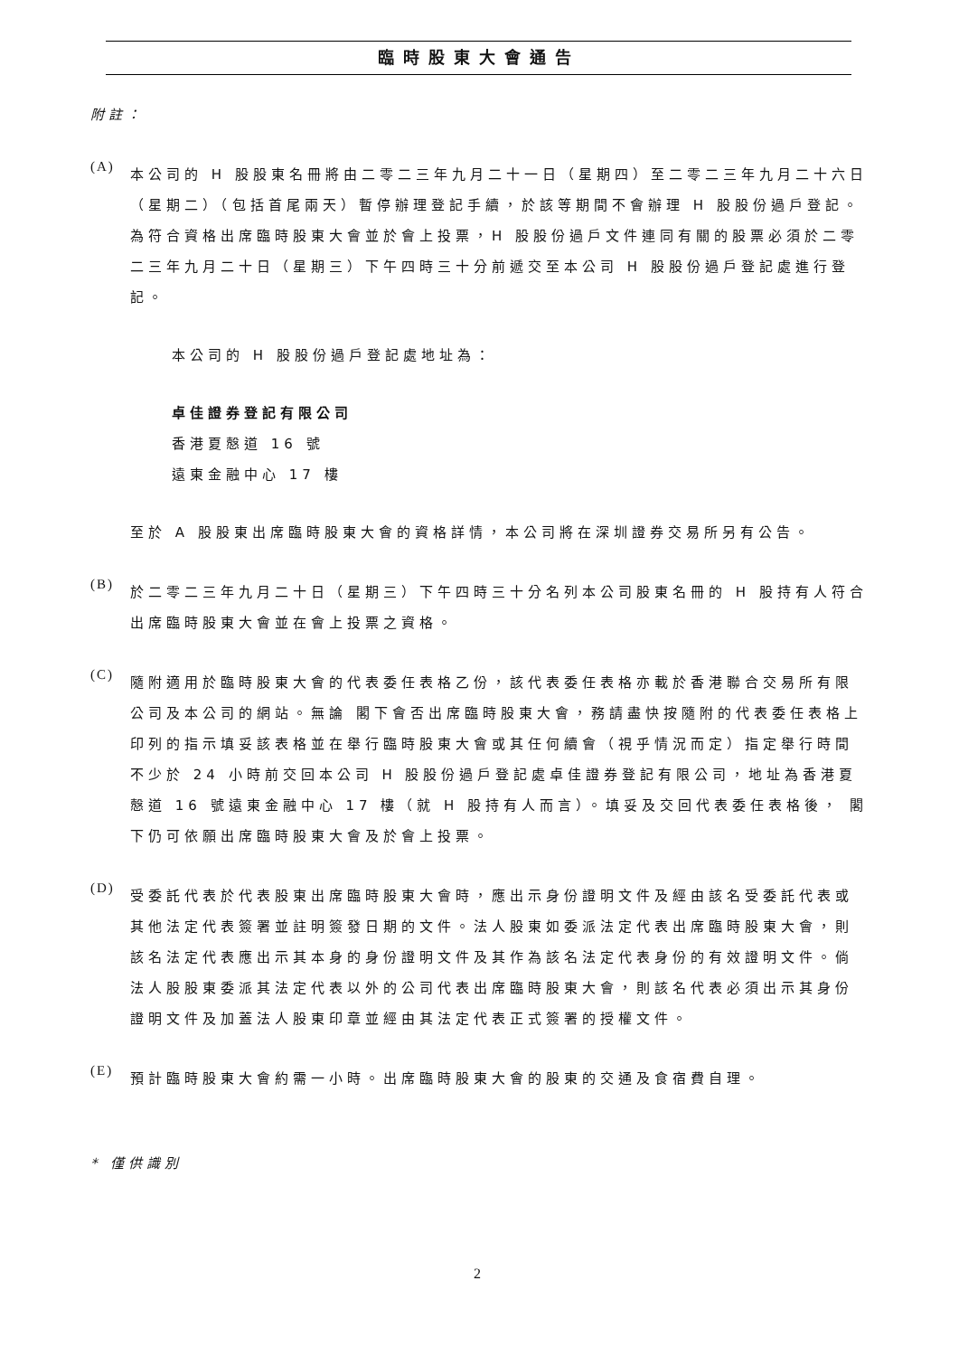臨時股東大會通告
附註：
(A)
本公司的 H 股股東名冊將由二零二三年九月二十一日（星期四）至二零二三年九月二十六日（星期二）（包括首尾兩天）暫停辦理登記手續，於該等期間不會辦理 H 股股份過戶登記。為符合資格出席臨時股東大會並於會上投票，H 股股份過戶文件連同有關的股票必須於二零二三年九月二十日（星期三）下午四時三十分前遞交至本公司 H 股股份過戶登記處進行登記。
本公司的 H 股股份過戶登記處地址為：
卓佳證券登記有限公司
香港夏慤道 16 號
遠東金融中心 17 樓
至於 A 股股東出席臨時股東大會的資格詳情，本公司將在深圳證券交易所另有公告。
(B)
於二零二三年九月二十日（星期三）下午四時三十分名列本公司股東名冊的 H 股持有人符合出席臨時股東大會並在會上投票之資格。
(C)
隨附適用於臨時股東大會的代表委任表格乙份，該代表委任表格亦載於香港聯合交易所有限公司及本公司的網站。無論 閣下會否出席臨時股東大會，務請盡快按隨附的代表委任表格上印列的指示填妥該表格並在舉行臨時股東大會或其任何續會（視乎情況而定）指定舉行時間不少於 24 小時前交回本公司 H 股股份過戶登記處卓佳證券登記有限公司，地址為香港夏慤道 16 號遠東金融中心 17 樓（就 H 股持有人而言）。填妥及交回代表委任表格後， 閣下仍可依願出席臨時股東大會及於會上投票。
(D)
受委託代表於代表股東出席臨時股東大會時，應出示身份證明文件及經由該名受委託代表或其他法定代表簽署並註明簽發日期的文件。法人股東如委派法定代表出席臨時股東大會，則該名法定代表應出示其本身的身份證明文件及其作為該名法定代表身份的有效證明文件。倘法人股股東委派其法定代表以外的公司代表出席臨時股東大會，則該名代表必須出示其身份證明文件及加蓋法人股東印章並經由其法定代表正式簽署的授權文件。
(E)
預計臨時股東大會約需一小時。出席臨時股東大會的股東的交通及食宿費自理。
* 僅供識別
2